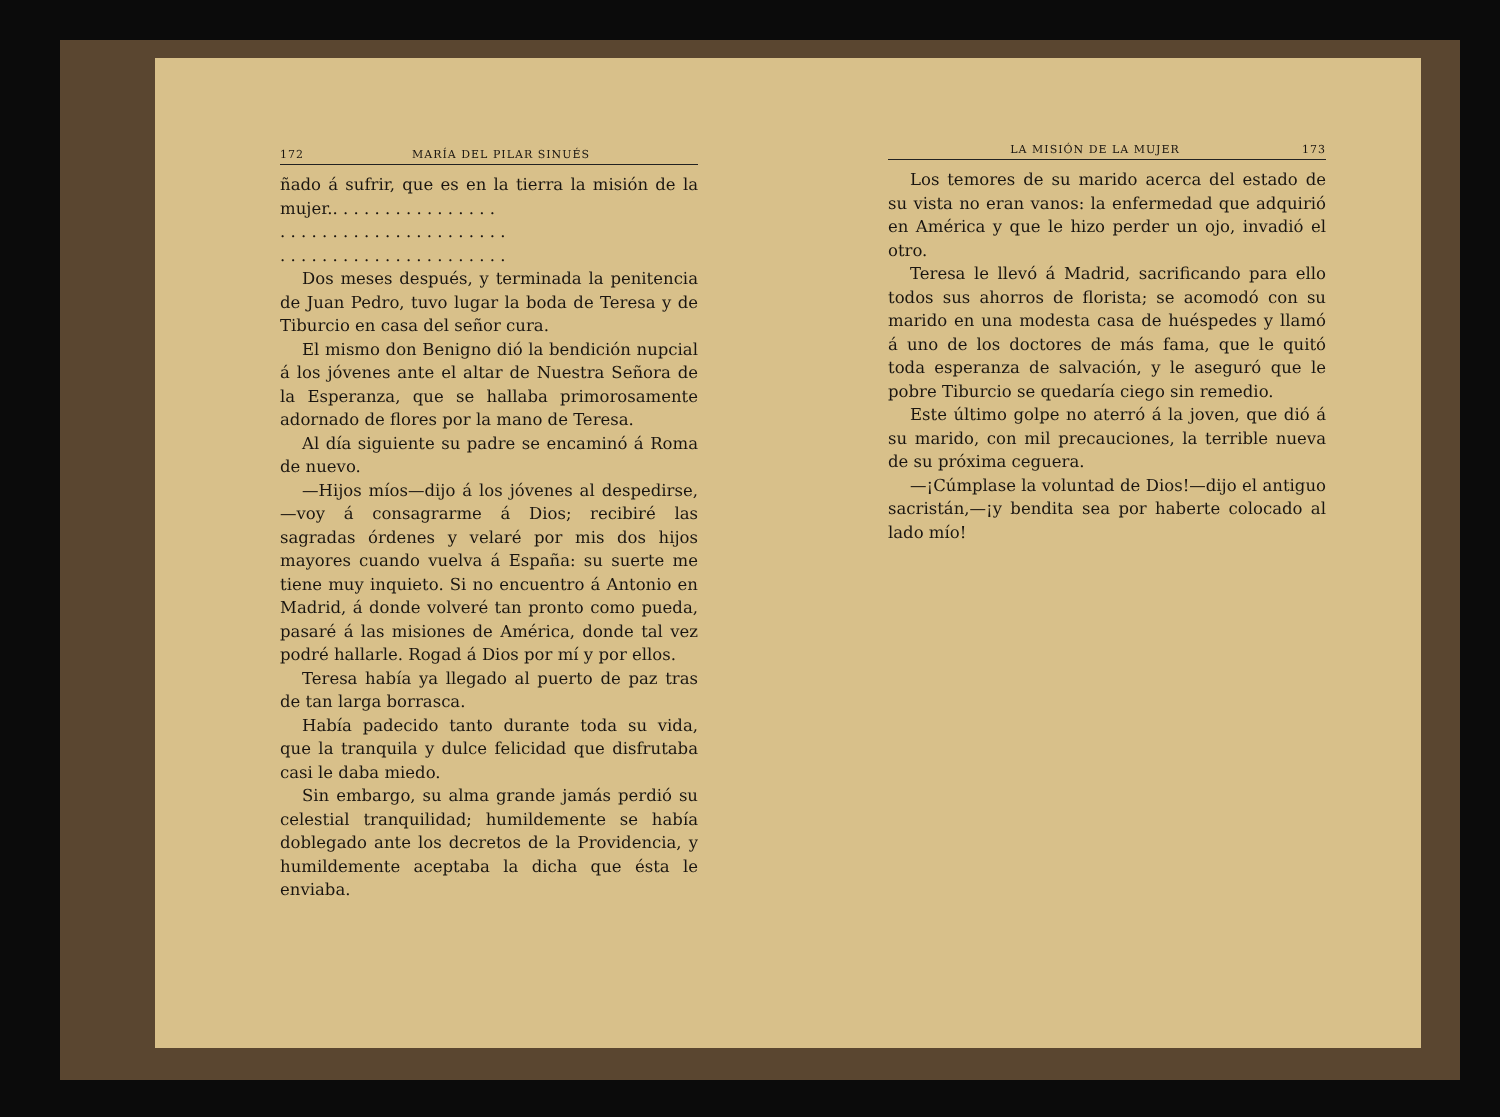172 MARÍA DEL PILAR SINUÉS
ñado á sufrir, que es en la tierra la misión de la mujer.. . . . . . . . . . . . . . . .
. . . . . . . . . . . . . . . . . . . . . .
. . . . . . . . . . . . . . . . . . . . . .
Dos meses después, y terminada la penitencia de Juan Pedro, tuvo lugar la boda de Teresa y de Tiburcio en casa del señor cura.
El mismo don Benigno dió la bendición nupcial á los jóvenes ante el altar de Nuestra Señora de la Esperanza, que se hallaba primorosamente adornado de flores por la mano de Teresa.
Al día siguiente su padre se encaminó á Roma de nuevo.
—Hijos míos—dijo á los jóvenes al despedirse,—voy á consagrarme á Dios; recibiré las sagradas órdenes y velaré por mis dos hijos mayores cuando vuelva á España: su suerte me tiene muy inquieto. Si no encuentro á Antonio en Madrid, á donde volveré tan pronto como pueda, pasaré á las misiones de América, donde tal vez podré hallarle. Rogad á Dios por mí y por ellos.
Teresa había ya llegado al puerto de paz tras de tan larga borrasca.
Había padecido tanto durante toda su vida, que la tranquila y dulce felicidad que disfrutaba casi le daba miedo.
Sin embargo, su alma grande jamás perdió su celestial tranquilidad; humildemente se había doblegado ante los decretos de la Providencia, y humildemente aceptaba la dicha que ésta le enviaba.
LA MISIÓN DE LA MUJER 173
Los temores de su marido acerca del estado de su vista no eran vanos: la enfermedad que adquirió en América y que le hizo perder un ojo, invadió el otro.
Teresa le llevó á Madrid, sacrificando para ello todos sus ahorros de florista; se acomodó con su marido en una modesta casa de huéspedes y llamó á uno de los doctores de más fama, que le quitó toda esperanza de salvación, y le aseguró que le pobre Tiburcio se quedaría ciego sin remedio.
Este último golpe no aterró á la joven, que dió á su marido, con mil precauciones, la terrible nueva de su próxima ceguera.
—¡Cúmplase la voluntad de Dios!—dijo el antiguo sacristán,—¡y bendita sea por haberte colocado al lado mío!